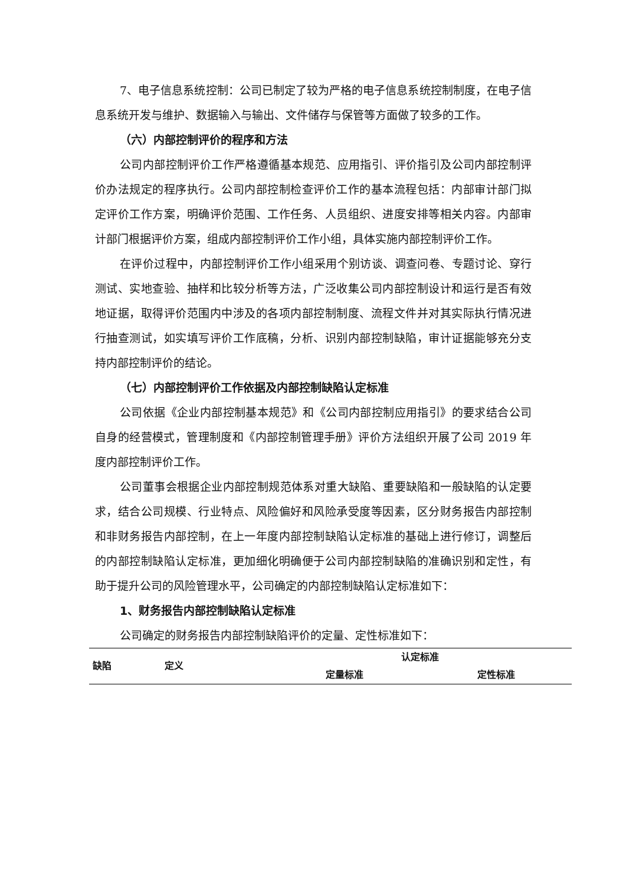7、电子信息系统控制：公司已制定了较为严格的电子信息系统控制制度，在电子信息系统开发与维护、数据输入与输出、文件储存与保管等方面做了较多的工作。
（六）内部控制评价的程序和方法
公司内部控制评价工作严格遵循基本规范、应用指引、评价指引及公司内部控制评价办法规定的程序执行。公司内部控制检查评价工作的基本流程包括：内部审计部门拟定评价工作方案，明确评价范围、工作任务、人员组织、进度安排等相关内容。内部审计部门根据评价方案，组成内部控制评价工作小组，具体实施内部控制评价工作。
在评价过程中，内部控制评价工作小组采用个别访谈、调查问卷、专题讨论、穿行测试、实地查验、抽样和比较分析等方法，广泛收集公司内部控制设计和运行是否有效地证据，取得评价范围内中涉及的各项内部控制制度、流程文件并对其实际执行情况进行抽查测试，如实填写评价工作底稿，分析、识别内部控制缺陷，审计证据能够充分支持内部控制评价的结论。
（七）内部控制评价工作依据及内部控制缺陷认定标准
公司依据《企业内部控制基本规范》和《公司内部控制应用指引》的要求结合公司自身的经营模式，管理制度和《内部控制管理手册》评价方法组织开展了公司 2019 年度内部控制评价工作。
公司董事会根据企业内部控制规范体系对重大缺陷、重要缺陷和一般缺陷的认定要求，结合公司规模、行业特点、风险偏好和风险承受度等因素，区分财务报告内部控制和非财务报告内部控制，在上一年度内部控制缺陷认定标准的基础上进行修订，调整后的内部控制缺陷认定标准，更加细化明确便于公司内部控制缺陷的准确识别和定性，有助于提升公司的风险管理水平，公司确定的内部控制缺陷认定标准如下：
1、财务报告内部控制缺陷认定标准
公司确定的财务报告内部控制缺陷评价的定量、定性标准如下：
| 缺陷 | 定义 | 认定标准 | |
| --- | --- | --- | --- |
| | | 定量标准 | 定性标准 |